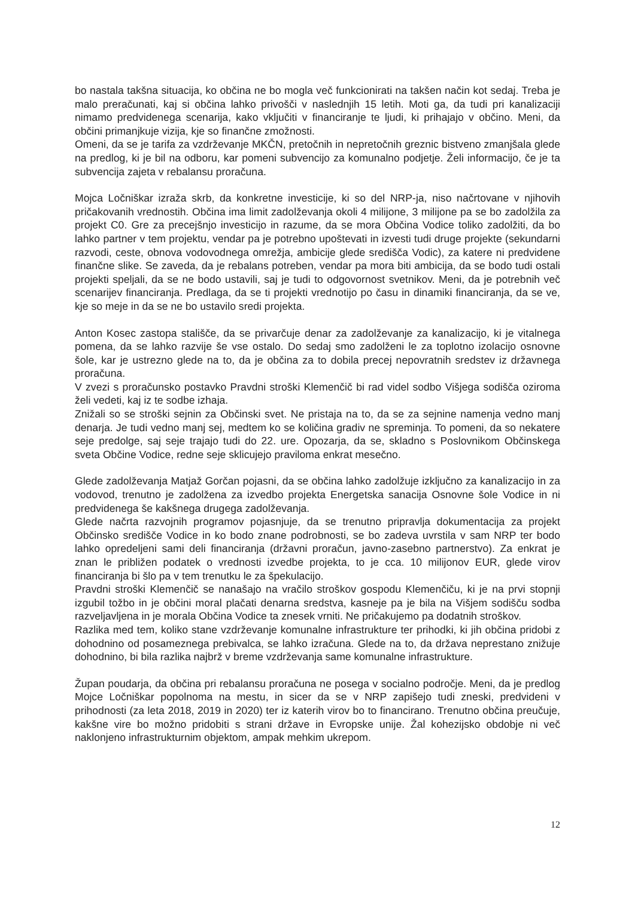bo nastala takšna situacija, ko občina ne bo mogla več funkcionirati na takšen način kot sedaj. Treba je malo preračunati, kaj si občina lahko privošči v naslednjih 15 letih. Moti ga, da tudi pri kanalizaciji nimamo predvidenega scenarija, kako vključiti v financiranje te ljudi, ki prihajajo v občino. Meni, da občini primanjkuje vizija, kje so finančne zmožnosti.
Omeni, da se je tarifa za vzdrževanje MKČN, pretočnih in nepretočnih greznic bistveno zmanjšala glede na predlog, ki je bil na odboru, kar pomeni subvencijo za komunalno podjetje. Želi informacijo, če je ta subvencija zajeta v rebalansu proračuna.
Mojca Ločniškar izraža skrb, da konkretne investicije, ki so del NRP-ja, niso načrtovane v njihovih pričakovanih vrednostih. Občina ima limit zadolževanja okoli 4 milijone, 3 milijone pa se bo zadolžila za projekt C0. Gre za precejšnjo investicijo in razume, da se mora Občina Vodice toliko zadolžiti, da bo lahko partner v tem projektu, vendar pa je potrebno upoštevati in izvesti tudi druge projekte (sekundarni razvodi, ceste, obnova vodovodnega omrežja, ambicije glede središča Vodic), za katere ni predvidene finančne slike. Se zaveda, da je rebalans potreben, vendar pa mora biti ambicija, da se bodo tudi ostali projekti speljali, da se ne bodo ustavili, saj je tudi to odgovornost svetnikov. Meni, da je potrebnih več scenarijev financiranja. Predlaga, da se ti projekti vrednotijo po času in dinamiki financiranja, da se ve, kje so meje in da se ne bo ustavilo sredi projekta.
Anton Kosec zastopa stališče, da se privarčuje denar za zadolževanje za kanalizacijo, ki je vitalnega pomena, da se lahko razvije še vse ostalo. Do sedaj smo zadolženi le za toplotno izolacijo osnovne šole, kar je ustrezno glede na to, da je občina za to dobila precej nepovratnih sredstev iz državnega proračuna.
V zvezi s proračunsko postavko Pravdni stroški Klemenčič bi rad videl sodbo Višjega sodišča oziroma želi vedeti, kaj iz te sodbe izhaja.
Znižali so se stroški sejnin za Občinski svet. Ne pristaja na to, da se za sejnine namenja vedno manj denarja. Je tudi vedno manj sej, medtem ko se količina gradiv ne spreminja. To pomeni, da so nekatere seje predolge, saj seje trajajo tudi do 22. ure. Opozarja, da se, skladno s Poslovnikom Občinskega sveta Občine Vodice, redne seje sklicujejo praviloma enkrat mesečno.
Glede zadolževanja Matjaž Gorčan pojasni, da se občina lahko zadolžuje izključno za kanalizacijo in za vodovod, trenutno je zadolžena za izvedbo projekta Energetska sanacija Osnovne šole Vodice in ni predvidenega še kakšnega drugega zadolževanja.
Glede načrta razvojnih programov pojasnjuje, da se trenutno pripravlja dokumentacija za projekt Občinsko središče Vodice in ko bodo znane podrobnosti, se bo zadeva uvrstila v sam NRP ter bodo lahko opredeljeni sami deli financiranja (državni proračun, javno-zasebno partnerstvo). Za enkrat je znan le približen podatek o vrednosti izvedbe projekta, to je cca. 10 milijonov EUR, glede virov financiranja bi šlo pa v tem trenutku le za špekulacijo.
Pravdni stroški Klemenčič se nanašajo na vračilo stroškov gospodu Klemenčiču, ki je na prvi stopnji izgubil tožbo in je občini moral plačati denarna sredstva, kasneje pa je bila na Višjem sodišču sodba razveljavljena in je morala Občina Vodice ta znesek vrniti. Ne pričakujemo pa dodatnih stroškov.
Razlika med tem, koliko stane vzdrževanje komunalne infrastrukture ter prihodki, ki jih občina pridobi z dohodnino od posameznega prebivalca, se lahko izračuna. Glede na to, da država neprestano znižuje dohodnino, bi bila razlika najbrž v breme vzdrževanja same komunalne infrastrukture.
Župan poudarja, da občina pri rebalansu proračuna ne posega v socialno področje. Meni, da je predlog Mojce Ločniškar popolnoma na mestu, in sicer da se v NRP zapišejo tudi zneski, predvideni v prihodnosti (za leta 2018, 2019 in 2020) ter iz katerih virov bo to financirano. Trenutno občina preučuje, kakšne vire bo možno pridobiti s strani države in Evropske unije. Žal kohezijsko obdobje ni več naklonjeno infrastrukturnim objektom, ampak mehkim ukrepom.
12